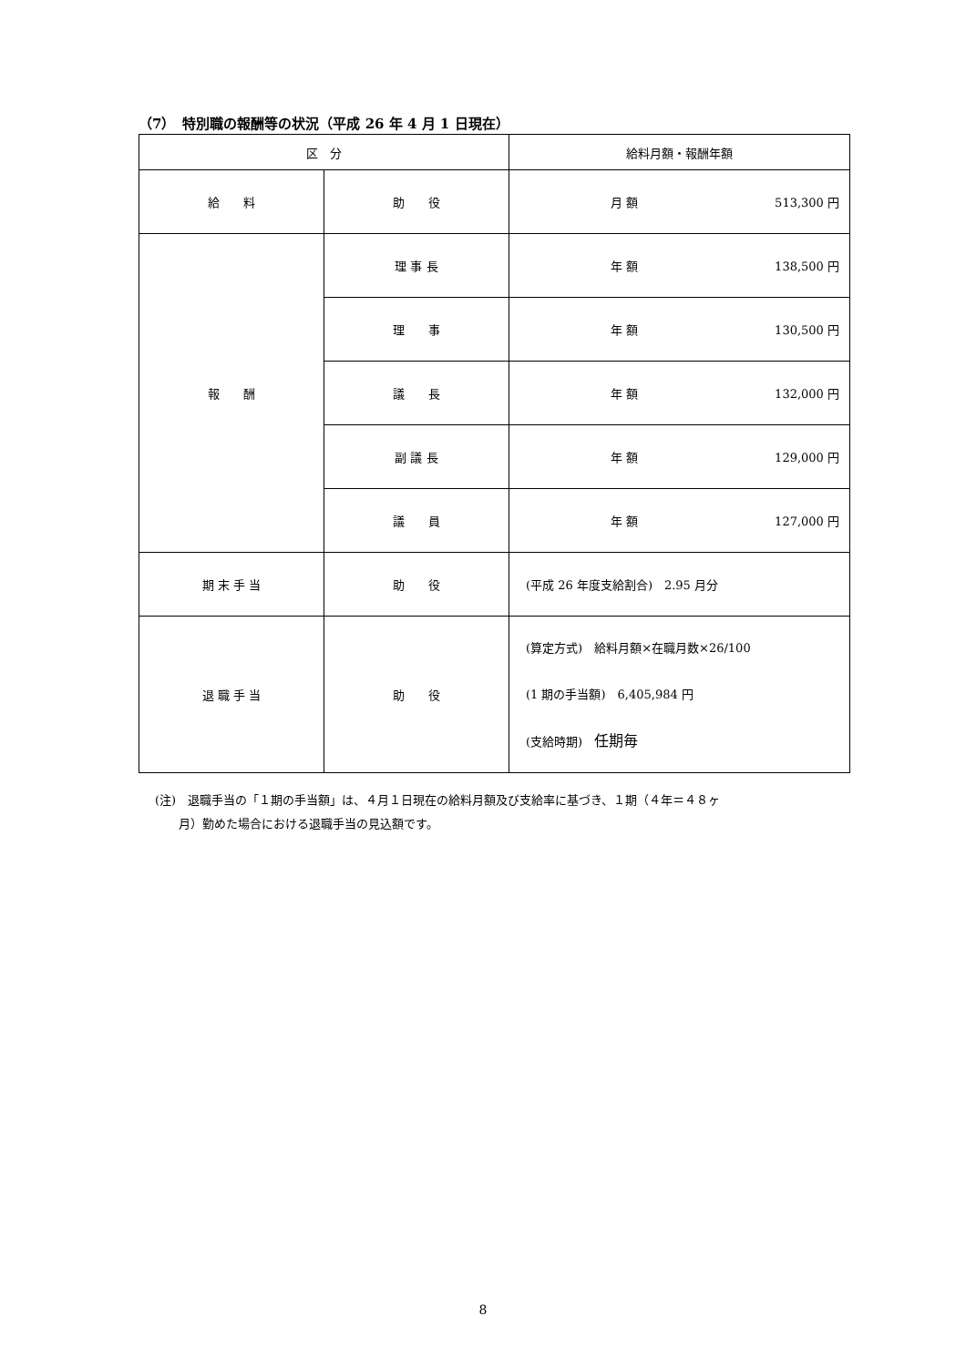（7）　特別職の報酬等の状況（平成 26 年 4 月 1 日現在）
| 区 分 | | 給料月額・報酬年額 |
| --- | --- | --- |
| 給 料 | 助 役 | 月 額 513,300 円 |
| 報 酬 | 理 事 長 | 年 額 138,500 円 |
| | 理 事 | 年 額 130,500 円 |
| | 議 長 | 年 額 132,000 円 |
| | 副 議 長 | 年 額 129,000 円 |
| | 議 員 | 年 額 127,000 円 |
| 期 末 手 当 | 助 役 | (平成 26 年度支給割合) 2.95 月分 |
| 退 職 手 当 | 助 役 | (算定方式) 給料月額×在職月数×26/100 (1 期の手当額) 6,405,984 円 (支給時期) 任期毎 |
(注)　退職手当の「１期の手当額」は、４月１日現在の給料月額及び支給率に基づき、１期（４年＝４８ヶ
　　月）勤めた場合における退職手当の見込額です。
8